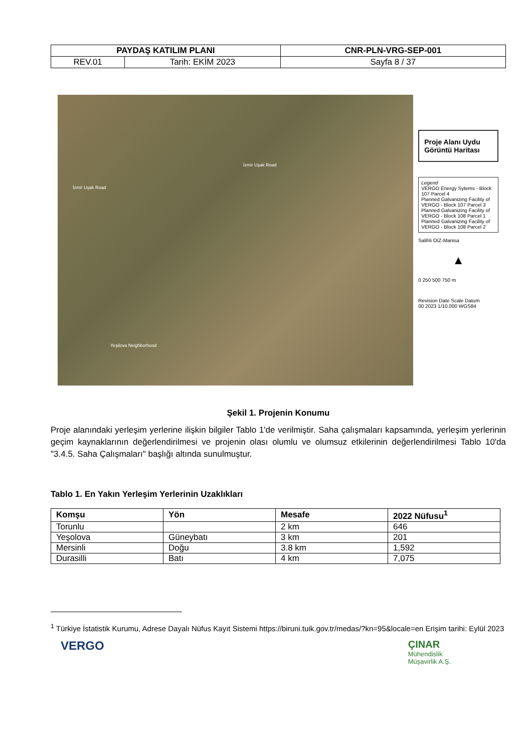| PAYDAŞ KATILIM PLANI | | CNR-PLN-VRG-SEP-001 |
| REV.01 | Tarih: EKİM 2023 | Sayfa 8 / 37 |
İzmir Uşak Road
İzmir Uşak Road
Yeşilova Neighborhood
Proje Alanı Uydu Görüntü Haritası
Legend
VERGO Energy Sytems - Block 107 Parcel 4
Planned Galvanizing Facility of VERGO - Block 107 Parcel 3
Planned Galvanizing Facility of VERGO - Block 108 Parcel 1
Planned Galvanizing Facility of VERGO - Block 108 Parcel 2
Salihli OIZ-Manisa
▲
0 250 500 750 m
Revision Date Scale Datum
00 2023 1/10.000 WGS84
Şekil 1. Projenin Konumu
Proje alanındaki yerleşim yerlerine ilişkin bilgiler Tablo 1'de verilmiştir. Saha çalışmaları kapsamında, yerleşim yerlerinin geçim kaynaklarının değerlendirilmesi ve projenin olası olumlu ve olumsuz etkilerinin değerlendirilmesi Tablo 10'da "3.4.5. Saha Çalışmaları" başlığı altında sunulmuştur.
Tablo 1. En Yakın Yerleşim Yerlerinin Uzaklıkları
| Komşu | Yön | Mesafe | 2022 Nüfusu<sup>1</sup> |
| --- | --- | --- | --- |
| Torunlu | | 2 km | 646 |
| Yeşolova | Güneybatı | 3 km | 201 |
| Mersinli | Doğu | 3.8 km | 1,592 |
| Durasilli | Batı | 4 km | 7,075 |
<sup>1</sup> Türkiye İstatistik Kurumu, Adrese Dayalı Nüfus Kayıt Sistemi https://biruni.tuik.gov.tr/medas/?kn=95&locale=en Erişim tarihi: Eylül 2023
VERGO
ÇINAR
Mühendislik
Müşavirlik A.Ş.